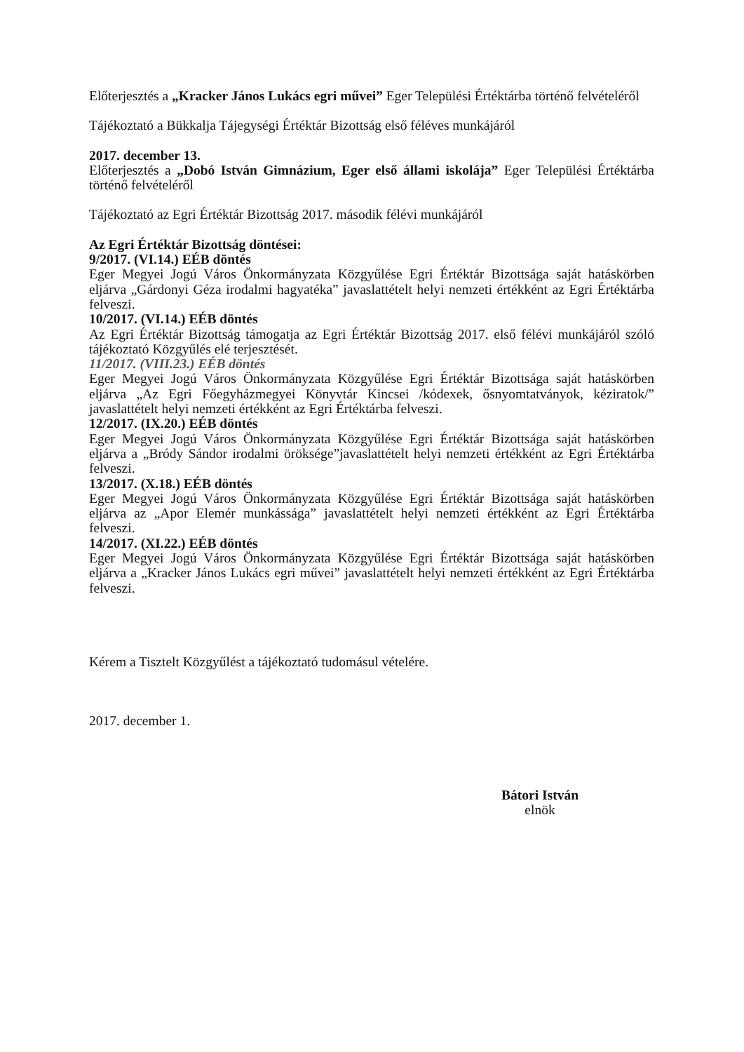Előterjesztés a „Kracker János Lukács egri művei” Eger Települési Értéktárba történő felvételéről
Tájékoztató a Bükkalja Tájegységi Értéktár Bizottság első féléves munkájáról
2017. december 13.
Előterjesztés a „Dobó István Gimnázium, Eger első állami iskolája” Eger Települési Értéktárba történő felvételéről
Tájékoztató az Egri Értéktár Bizottság 2017. második félévi munkájáról
Az Egri Értéktár Bizottság döntései:
9/2017. (VI.14.) EÉB döntés
Eger Megyei Jogú Város Önkormányzata Közgyűlése Egri Értéktár Bizottsága saját hatáskörben eljárva „Gárdonyi Géza irodalmi hagyatéka” javaslattételt helyi nemzeti értékként az Egri Értéktárba felveszi.
10/2017. (VI.14.) EÉB döntés
Az Egri Értéktár Bizottság támogatja az Egri Értéktár Bizottság 2017. első félévi munkájáról szóló tájékoztató Közgyűlés elé terjesztését.
11/2017. (VIII.23.) EÉB döntés
Eger Megyei Jogú Város Önkormányzata Közgyűlése Egri Értéktár Bizottsága saját hatáskörben eljárva „Az Egri Főegyházmegyei Könyvtár Kincsei /kódexek, ősnyomtatványok, kéziratok/” javaslattételt helyi nemzeti értékként az Egri Értéktárba felveszi.
12/2017. (IX.20.) EÉB döntés
Eger Megyei Jogú Város Önkormányzata Közgyűlése Egri Értéktár Bizottsága saját hatáskörben eljárva a „Bródy Sándor irodalmi öröksége”javaslattételt helyi nemzeti értékként az Egri Értéktárba felveszi.
13/2017. (X.18.) EÉB döntés
Eger Megyei Jogú Város Önkormányzata Közgyűlése Egri Értéktár Bizottsága saját hatáskörben eljárva az „Apor Elemér munkássága” javaslattételt helyi nemzeti értékként az Egri Értéktárba felveszi.
14/2017. (XI.22.) EÉB döntés
Eger Megyei Jogú Város Önkormányzata Közgyűlése Egri Értéktár Bizottsága saját hatáskörben eljárva a „Kracker János Lukács egri művei” javaslattételt helyi nemzeti értékként az Egri Értéktárba felveszi.
Kérem a Tisztelt Közgyűlést a tájékoztató tudomásul vételére.
2017. december 1.
Bátori István
elnök